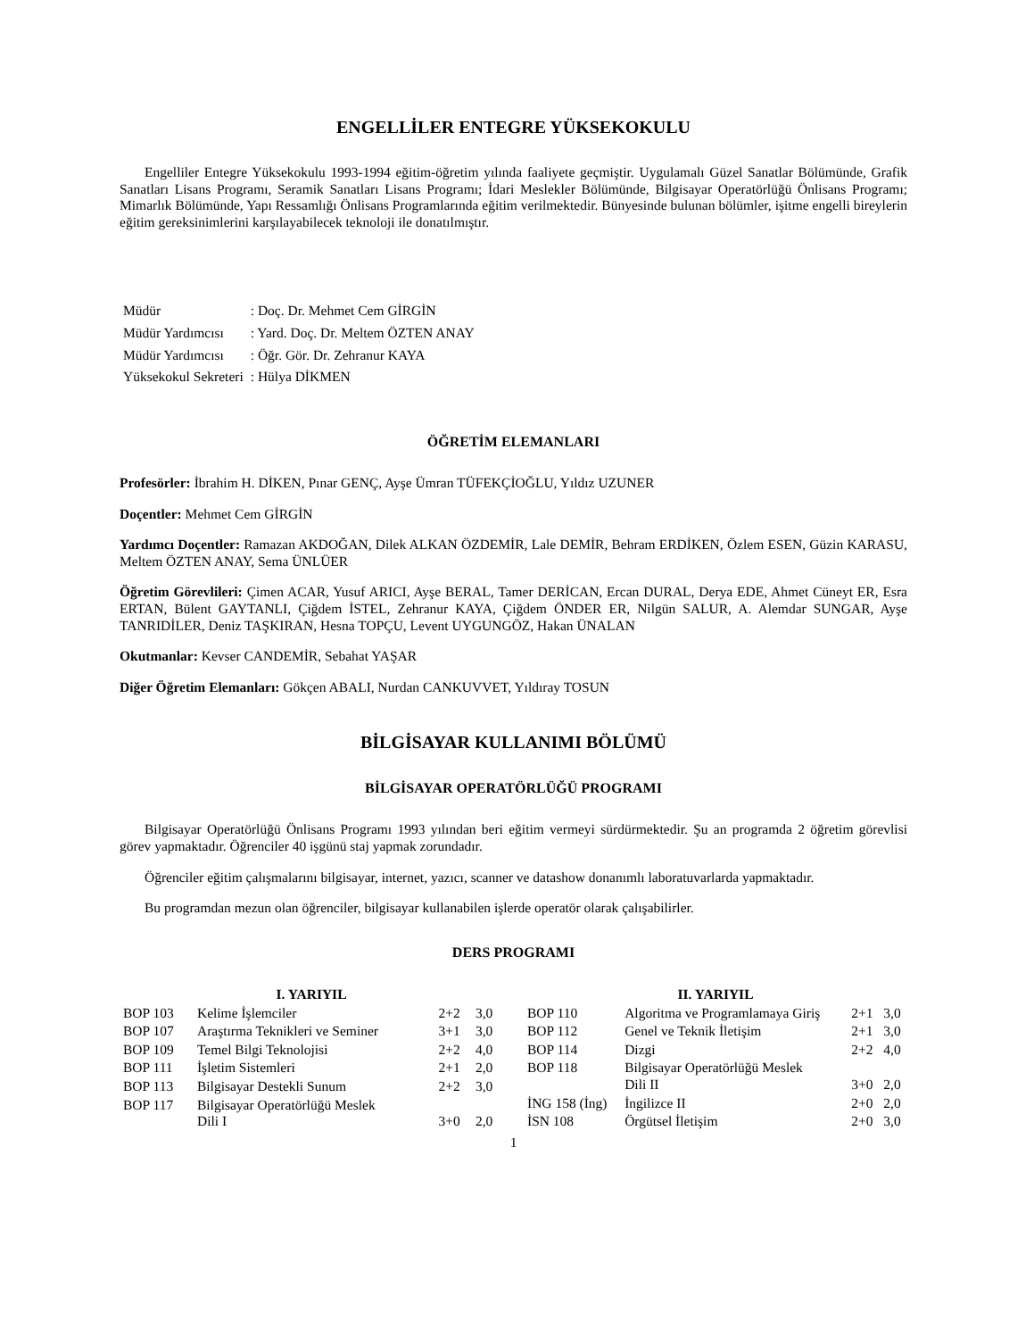ENGELLİLER ENTEGRE YÜKSEKOKULU
Engelliler Entegre Yüksekokulu 1993-1994 eğitim-öğretim yılında faaliyete geçmiştir. Uygulamalı Güzel Sanatlar Bölümünde, Grafik Sanatları Lisans Programı, Seramik Sanatları Lisans Programı; İdari Meslekler Bölümünde, Bilgisayar Operatörlüğü Önlisans Programı; Mimarlık Bölümünde, Yapı Ressamlığı Önlisans Programlarında eğitim verilmektedir. Bünyesinde bulunan bölümler, işitme engelli bireylerin eğitim gereksinimlerini karşılayabilecek teknoloji ile donatılmıştır.
| Müdür | : Doç. Dr. Mehmet Cem GİRGİN |
| Müdür Yardımcısı | : Yard. Doç. Dr. Meltem ÖZTEN ANAY |
| Müdür Yardımcısı | : Öğr. Gör. Dr. Zehranur KAYA |
| Yüksekokul Sekreteri | : Hülya DİKMEN |
ÖĞRETİM ELEMANLARI
Profesörler: İbrahim H. DİKEN, Pınar GENÇ, Ayşe Ümran TÜFEKÇİOĞLU, Yıldız UZUNER
Doçentler: Mehmet Cem GİRGİN
Yardımcı Doçentler: Ramazan AKDOĞAN, Dilek ALKAN ÖZDEMİR, Lale DEMİR, Behram ERDİKEN, Özlem ESEN, Güzin KARASU, Meltem ÖZTEN ANAY, Sema ÜNLÜER
Öğretim Görevlileri: Çimen ACAR, Yusuf ARICI, Ayşe BERAL, Tamer DERİCAN, Ercan DURAL, Derya EDE, Ahmet Cüneyt ER, Esra ERTAN, Bülent GAYTANLI, Çiğdem İSTEL, Zehranur KAYA, Çiğdem ÖNDER ER, Nilgün SALUR, A. Alemdar SUNGAR, Ayşe TANRIDİLER, Deniz TAŞKIRAN, Hesna TOPÇU, Levent UYGUNGÖZ, Hakan ÜNALAN
Okutmanlar: Kevser CANDEMİR, Sebahat YAŞAR
Diğer Öğretim Elemanları: Gökçen ABALI, Nurdan CANKUVVET, Yıldıray TOSUN
BİLGİSAYAR KULLANIMI BÖLÜMÜ
BİLGİSAYAR OPERATÖRLÜĞÜ PROGRAMI
Bilgisayar Operatörlüğü Önlisans Programı 1993 yılından beri eğitim vermeyi sürdürmektedir. Şu an programda 2 öğretim görevlisi görev yapmaktadır. Öğrenciler 40 işgünü staj yapmak zorundadır.
Öğrenciler eğitim çalışmalarını bilgisayar, internet, yazıcı, scanner ve datashow donanımlı laboratuvarlarda yapmaktadır.
Bu programdan mezun olan öğrenciler, bilgisayar kullanabilen işlerde operatör olarak çalışabilirler.
DERS PROGRAMI
| I. YARIYIL | | | |
| --- | --- | --- | --- |
| BOP 103 | Kelime İşlemciler | 2+2 | 3,0 |
| BOP 107 | Araştırma Teknikleri ve Seminer | 3+1 | 3,0 |
| BOP 109 | Temel Bilgi Teknolojisi | 2+2 | 4,0 |
| BOP 111 | İşletim Sistemleri | 2+1 | 2,0 |
| BOP 113 | Bilgisayar Destekli Sunum | 2+2 | 3,0 |
| BOP 117 | Bilgisayar Operatörlüğü Meslek Dili I | 3+0 | 2,0 |
| II. YARIYIL | | | |
| --- | --- | --- | --- |
| BOP 110 | Algoritma ve Programlamaya Giriş | 2+1 | 3,0 |
| BOP 112 | Genel ve Teknik İletişim | 2+1 | 3,0 |
| BOP 114 | Dizgi | 2+2 | 4,0 |
| BOP 118 | Bilgisayar Operatörlüğü Meslek Dili II | 3+0 | 2,0 |
| İNG 158 (İng) | İngilizce II | 2+0 | 2,0 |
| İSN 108 | Örgütsel İletişim | 2+0 | 3,0 |
1